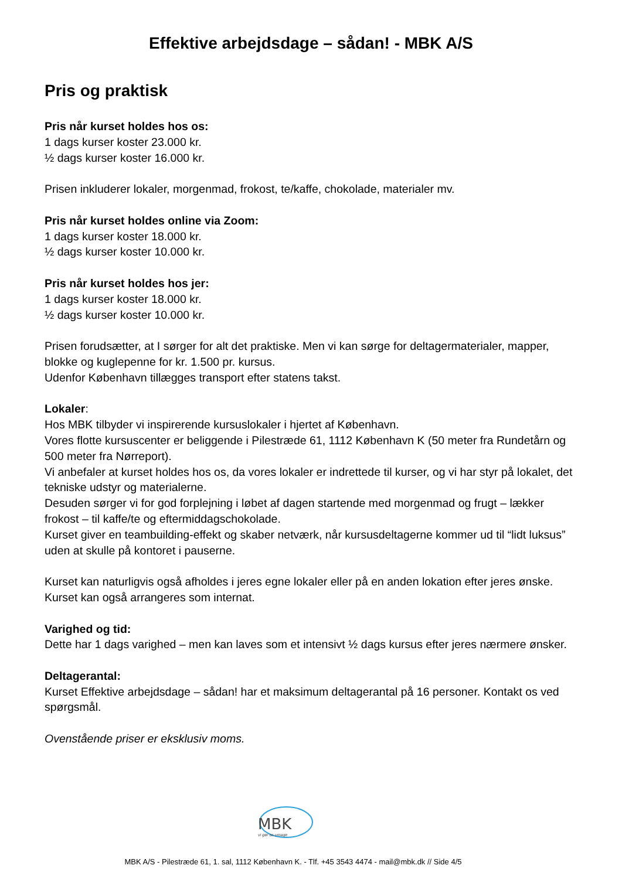Effektive arbejdsdage – sådan! - MBK A/S
Pris og praktisk
Pris når kurset holdes hos os:
1 dags kurser koster 23.000 kr.
½ dags kurser koster 16.000 kr.
Prisen inkluderer lokaler, morgenmad, frokost, te/kaffe, chokolade, materialer mv.
Pris når kurset holdes online via Zoom:
1 dags kurser koster 18.000 kr.
½ dags kurser koster 10.000 kr.
Pris når kurset holdes hos jer:
1 dags kurser koster 18.000 kr.
½ dags kurser koster 10.000 kr.
Prisen forudsætter, at I sørger for alt det praktiske. Men vi kan sørge for deltagermaterialer, mapper, blokke og kuglepenne for kr. 1.500 pr. kursus.
Udenfor København tillægges transport efter statens takst.
Lokaler:
Hos MBK tilbyder vi inspirerende kursuslokaler i hjertet af København.
Vores flotte kursuscenter er beliggende i Pilestræde 61, 1112 København K (50 meter fra Rundetårn og 500 meter fra Nørreport).
Vi anbefaler at kurset holdes hos os, da vores lokaler er indrettede til kurser, og vi har styr på lokalet, det tekniske udstyr og materialerne.
Desuden sørger vi for god forplejning i løbet af dagen startende med morgenmad og frugt – lækker frokost – til kaffe/te og eftermiddagschokolade.
Kurset giver en teambuilding-effekt og skaber netværk, når kursusdeltagerne kommer ud til “lidt luksus” uden at skulle på kontoret i pauserne.
Kurset kan naturligvis også afholdes i jeres egne lokaler eller på en anden lokation efter jeres ønske. Kurset kan også arrangeres som internat.
Varighed og tid:
Dette har 1 dags varighed – men kan laves som et intensivt ½ dags kursus efter jeres nærmere ønsker.
Deltagerantal:
Kurset Effektive arbejdsdage – sådan! har et maksimum deltagerantal på 16 personer. Kontakt os ved spørgsmål.
Ovenstående priser er eksklusiv moms.
MBK
vi gør os umage
MBK A/S - Pilestræde 61, 1. sal, 1112 København K. - Tlf. +45 3543 4474 - mail@mbk.dk // Side 4/5